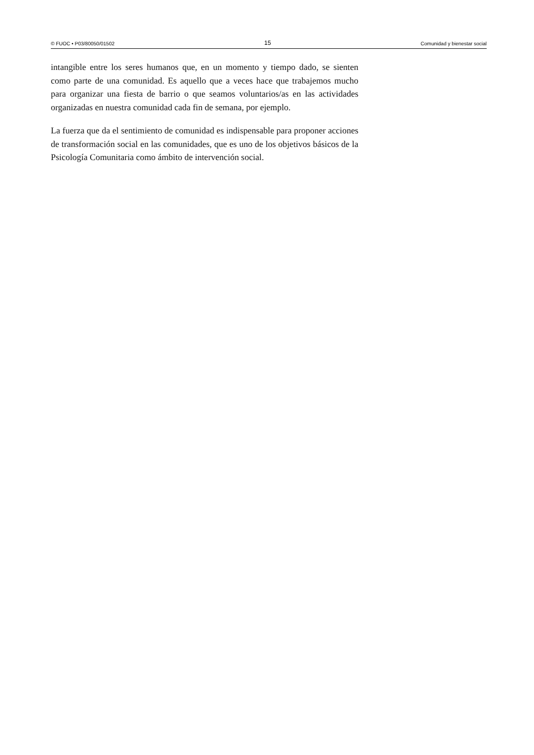© FUOC • P03/80050/01502 15 Comunidad y bienestar social
intangible entre los seres humanos que, en un momento y tiempo dado, se sienten como parte de una comunidad. Es aquello que a veces hace que trabajemos mucho para organizar una fiesta de barrio o que seamos voluntarios/as en las actividades organizadas en nuestra comunidad cada fin de semana, por ejemplo.
La fuerza que da el sentimiento de comunidad es indispensable para proponer acciones de transformación social en las comunidades, que es uno de los objetivos básicos de la Psicología Comunitaria como ámbito de intervención social.